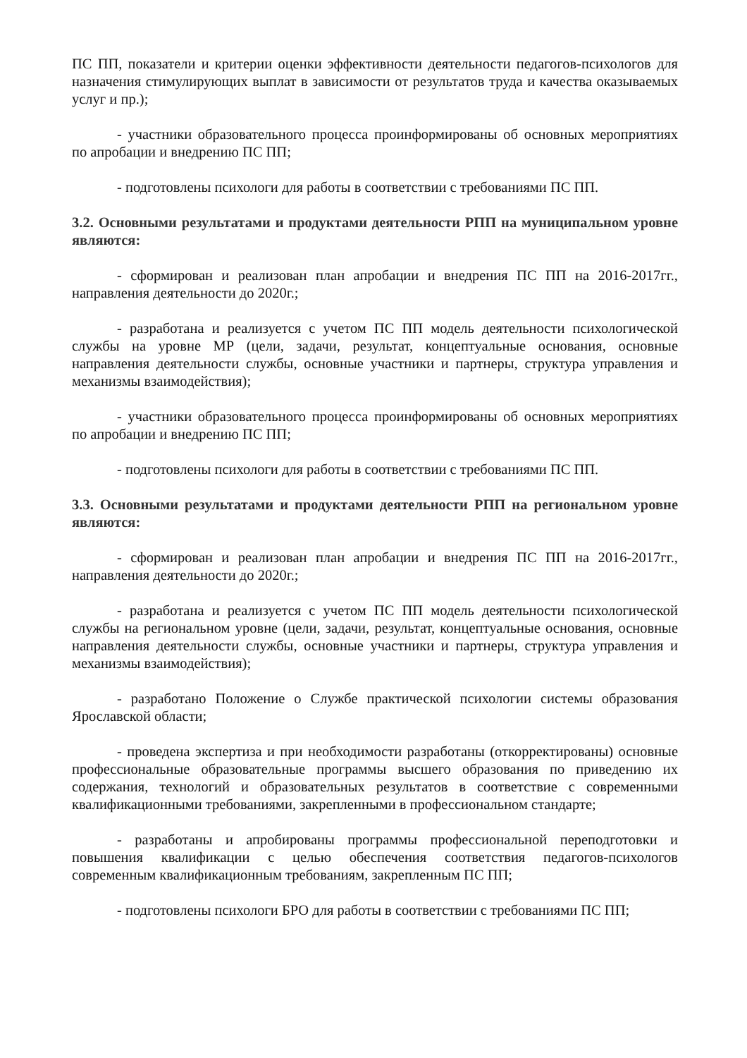ПС ПП, показатели и критерии оценки эффективности деятельности педагогов-психологов для назначения стимулирующих выплат в зависимости от результатов труда и качества оказываемых услуг и пр.);
- участники образовательного процесса проинформированы об основных мероприятиях по апробации и внедрению ПС ПП;
- подготовлены психологи для работы в соответствии с требованиями ПС ПП.
3.2. Основными результатами и продуктами деятельности РПП на муниципальном уровне являются:
- сформирован и реализован план апробации и внедрения ПС ПП на 2016-2017гг., направления деятельности до 2020г.;
- разработана и реализуется с учетом ПС ПП модель деятельности психологической службы на уровне МР (цели, задачи, результат, концептуальные основания, основные направления деятельности службы, основные участники и партнеры, структура управления и механизмы взаимодействия);
- участники образовательного процесса проинформированы об основных мероприятиях по апробации и внедрению ПС ПП;
- подготовлены психологи для работы в соответствии с требованиями ПС ПП.
3.3. Основными результатами и продуктами деятельности РПП на региональном уровне являются:
- сформирован и реализован план апробации и внедрения ПС ПП на 2016-2017гг., направления деятельности до 2020г.;
- разработана и реализуется с учетом ПС ПП модель деятельности психологической службы на региональном уровне (цели, задачи, результат, концептуальные основания, основные направления деятельности службы, основные участники и партнеры, структура управления и механизмы взаимодействия);
- разработано Положение о Службе практической психологии системы образования Ярославской области;
- проведена экспертиза и при необходимости разработаны (откорректированы) основные профессиональные образовательные программы высшего образования по приведению их содержания, технологий и образовательных результатов в соответствие с современными квалификационными требованиями, закрепленными в профессиональном стандарте;
- разработаны и апробированы программы профессиональной переподготовки и повышения квалификации с целью обеспечения соответствия педагогов-психологов современным квалификационным требованиям, закрепленным ПС ПП;
- подготовлены психологи БРО для работы в соответствии с требованиями ПС ПП;